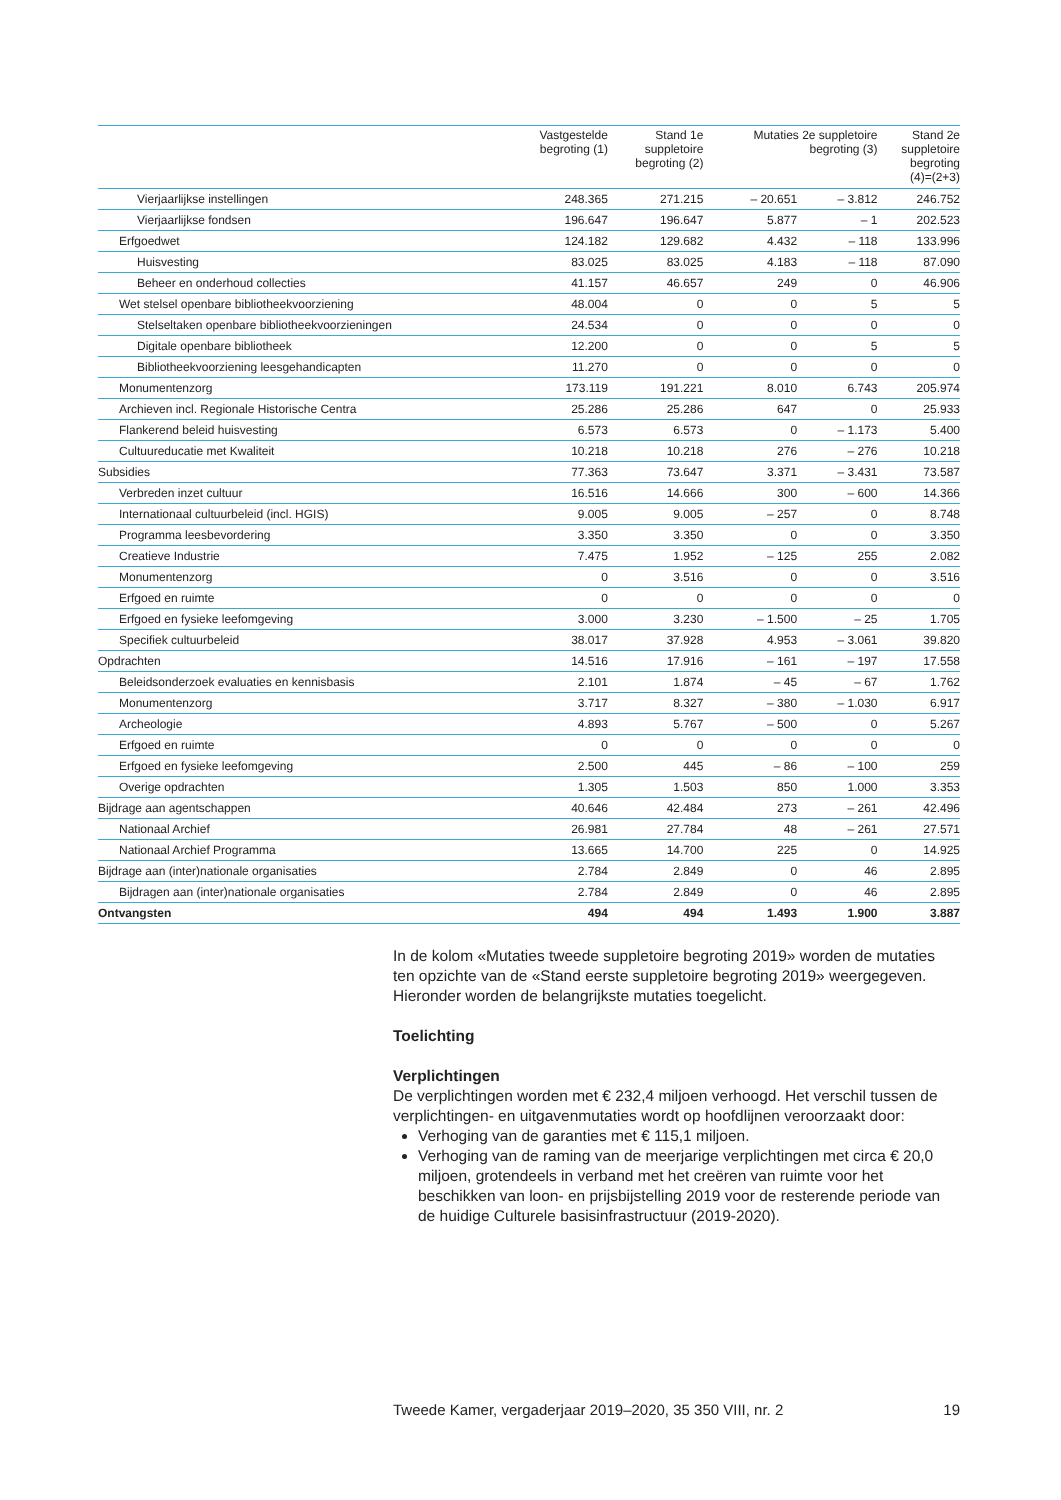| | Vastgestelde begroting (1) | Stand 1e suppletoire begroting (2) | Mutaties 2e suppletoire begroting (3) | | Stand 2e suppletoire begroting (4)=(2+3) |
| --- | --- | --- | --- | --- | --- |
| Vierjaarlijkse instellingen | 248.365 | 271.215 | – 20.651 | – 3.812 | 246.752 |
| Vierjaarlijkse fondsen | 196.647 | 196.647 | 5.877 | – 1 | 202.523 |
| Erfgoedwet | 124.182 | 129.682 | 4.432 | – 118 | 133.996 |
| Huisvesting | 83.025 | 83.025 | 4.183 | – 118 | 87.090 |
| Beheer en onderhoud collecties | 41.157 | 46.657 | 249 | 0 | 46.906 |
| Wet stelsel openbare bibliotheekvoorziening | 48.004 | 0 | 0 | 5 | 5 |
| Stelseltaken openbare bibliotheekvoorzieningen | 24.534 | 0 | 0 | 0 | 0 |
| Digitale openbare bibliotheek | 12.200 | 0 | 0 | 5 | 5 |
| Bibliotheekvoorziening leesgehandicapten | 11.270 | 0 | 0 | 0 | 0 |
| Monumentenzorg | 173.119 | 191.221 | 8.010 | 6.743 | 205.974 |
| Archieven incl. Regionale Historische Centra | 25.286 | 25.286 | 647 | 0 | 25.933 |
| Flankerend beleid huisvesting | 6.573 | 6.573 | 0 | – 1.173 | 5.400 |
| Cultuureducatie met Kwaliteit | 10.218 | 10.218 | 276 | – 276 | 10.218 |
| Subsidies | 77.363 | 73.647 | 3.371 | – 3.431 | 73.587 |
| Verbreden inzet cultuur | 16.516 | 14.666 | 300 | – 600 | 14.366 |
| Internationaal cultuurbeleid (incl. HGIS) | 9.005 | 9.005 | – 257 | 0 | 8.748 |
| Programma leesbevordering | 3.350 | 3.350 | 0 | 0 | 3.350 |
| Creatieve Industrie | 7.475 | 1.952 | – 125 | 255 | 2.082 |
| Monumentenzorg | 0 | 3.516 | 0 | 0 | 3.516 |
| Erfgoed en ruimte | 0 | 0 | 0 | 0 | 0 |
| Erfgoed en fysieke leefomgeving | 3.000 | 3.230 | – 1.500 | – 25 | 1.705 |
| Specifiek cultuurbeleid | 38.017 | 37.928 | 4.953 | – 3.061 | 39.820 |
| Opdrachten | 14.516 | 17.916 | – 161 | – 197 | 17.558 |
| Beleidsonderzoek evaluaties en kennisbasis | 2.101 | 1.874 | – 45 | – 67 | 1.762 |
| Monumentenzorg | 3.717 | 8.327 | – 380 | – 1.030 | 6.917 |
| Archeologie | 4.893 | 5.767 | – 500 | 0 | 5.267 |
| Erfgoed en ruimte | 0 | 0 | 0 | 0 | 0 |
| Erfgoed en fysieke leefomgeving | 2.500 | 445 | – 86 | – 100 | 259 |
| Overige opdrachten | 1.305 | 1.503 | 850 | 1.000 | 3.353 |
| Bijdrage aan agentschappen | 40.646 | 42.484 | 273 | – 261 | 42.496 |
| Nationaal Archief | 26.981 | 27.784 | 48 | – 261 | 27.571 |
| Nationaal Archief Programma | 13.665 | 14.700 | 225 | 0 | 14.925 |
| Bijdrage aan (inter)nationale organisaties | 2.784 | 2.849 | 0 | 46 | 2.895 |
| Bijdragen aan (inter)nationale organisaties | 2.784 | 2.849 | 0 | 46 | 2.895 |
| Ontvangsten | 494 | 494 | 1.493 | 1.900 | 3.887 |
In de kolom «Mutaties tweede suppletoire begroting 2019» worden de mutaties ten opzichte van de «Stand eerste suppletoire begroting 2019» weergegeven. Hieronder worden de belangrijkste mutaties toegelicht.
Toelichting
Verplichtingen
De verplichtingen worden met € 232,4 miljoen verhoogd. Het verschil tussen de verplichtingen- en uitgavenmutaties wordt op hoofdlijnen veroorzaakt door:
Verhoging van de garanties met € 115,1 miljoen.
Verhoging van de raming van de meerjarige verplichtingen met circa € 20,0 miljoen, grotendeels in verband met het creëren van ruimte voor het beschikken van loon- en prijsbijstelling 2019 voor de resterende periode van de huidige Culturele basisinfrastructuur (2019-2020).
Tweede Kamer, vergaderjaar 2019–2020, 35 350 VIII, nr. 2 19